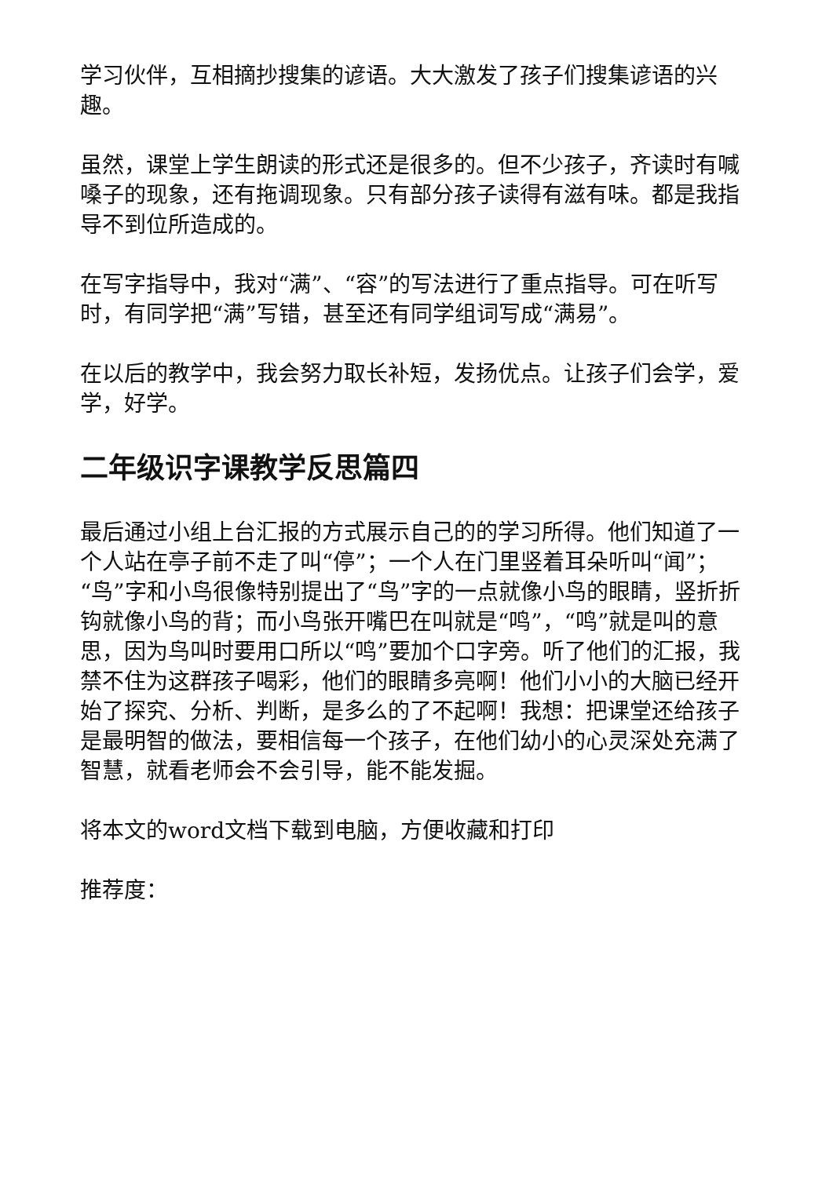学习伙伴，互相摘抄搜集的谚语。大大激发了孩子们搜集谚语的兴趣。
虽然，课堂上学生朗读的形式还是很多的。但不少孩子，齐读时有喊嗓子的现象，还有拖调现象。只有部分孩子读得有滋有味。都是我指导不到位所造成的。
在写字指导中，我对“满”、“容”的写法进行了重点指导。可在听写时，有同学把“满”写错，甚至还有同学组词写成“满易”。
在以后的教学中，我会努力取长补短，发扬优点。让孩子们会学，爱学，好学。
二年级识字课教学反思篇四
最后通过小组上台汇报的方式展示自己的的学习所得。他们知道了一个人站在亭子前不走了叫“停”；一个人在门里竖着耳朵听叫“闻”；“鸟”字和小鸟很像特别提出了“鸟”字的一点就像小鸟的眼睛，竖折折钩就像小鸟的背；而小鸟张开嘴巴在叫就是“鸣”，“鸣”就是叫的意思，因为鸟叫时要用口所以“鸣”要加个口字旁。听了他们的汇报，我禁不住为这群孩子喝彩，他们的眼睛多亮啊！他们小小的大脑已经开始了探究、分析、判断，是多么的了不起啊！我想：把课堂还给孩子是最明智的做法，要相信每一个孩子，在他们幼小的心灵深处充满了智慧，就看老师会不会引导，能不能发掘。
将本文的word文档下载到电脑，方便收藏和打印
推荐度：